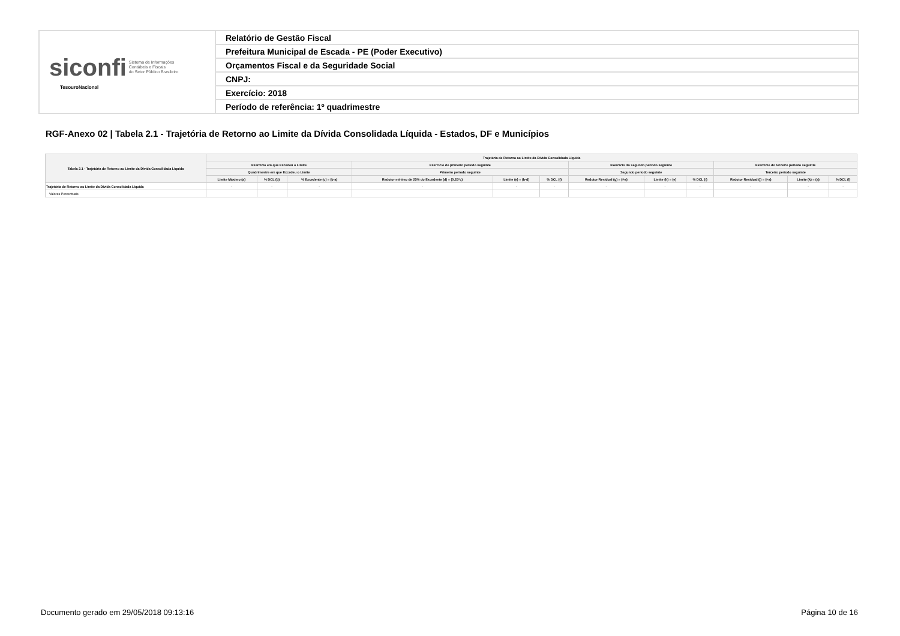| siconfi Sistema de Informações Contábeis e Fiscais do Setor Público Brasileiro TesouroNacional | Relatório de Gestão Fiscal |
| | Prefeitura Municipal de Escada - PE (Poder Executivo) |
| | Orçamentos Fiscal e da Seguridade Social |
| | CNPJ: |
| | Exercício: 2018 |
| | Período de referência: 1º quadrimestre |
RGF-Anexo 02 | Tabela 2.1 - Trajetória de Retorno ao Limite da Dívida Consolidada Líquida - Estados, DF e Municípios
| Tabela 2.1 - Trajetória de Retorno ao Limite da Dívida Consolidada Líquida | Trajetória de Retorno ao Limite da Dívida Consolidada Líquida | | | | | | | | | | | |
| --- | --- | --- | --- | --- | --- | --- | --- | --- | --- | --- | --- | --- |
| | Exercício em que Excedeu o Limite | | | Exercício do primeiro período seguinte | | | Exercício do segundo período seguinte | | | Exercício do terceiro período seguinte | | |
| | Quadrimestre em que Excedeu o Limite | | | Primeiro período seguinte | | | Segundo período seguinte | | | Terceiro período seguinte | | |
| | Limite Máximo (a) | % DCL (b) | % Excedente (c) = (b-a) | Redutor mínimo de 25% do Excedente (d) = (0,25*c) | Limite (e) = (b-d) | % DCL (f) | Redutor Residual (g) = (f-a) | Limite (h) = (e) | % DCL (i) | Redutor Residual (j) = (i-a) | Limite (k) = (a) | % DCL (l) |
| Trajetória de Retorno ao Limite da Dívida Consolidada Líquida | - | - | - | - | - | - | - | - | - | - | - | - |
| Valores Percentuais | | | | | | | | | | | | |
Documento gerado em 29/05/2018 09:13:16
Página 10 de 16